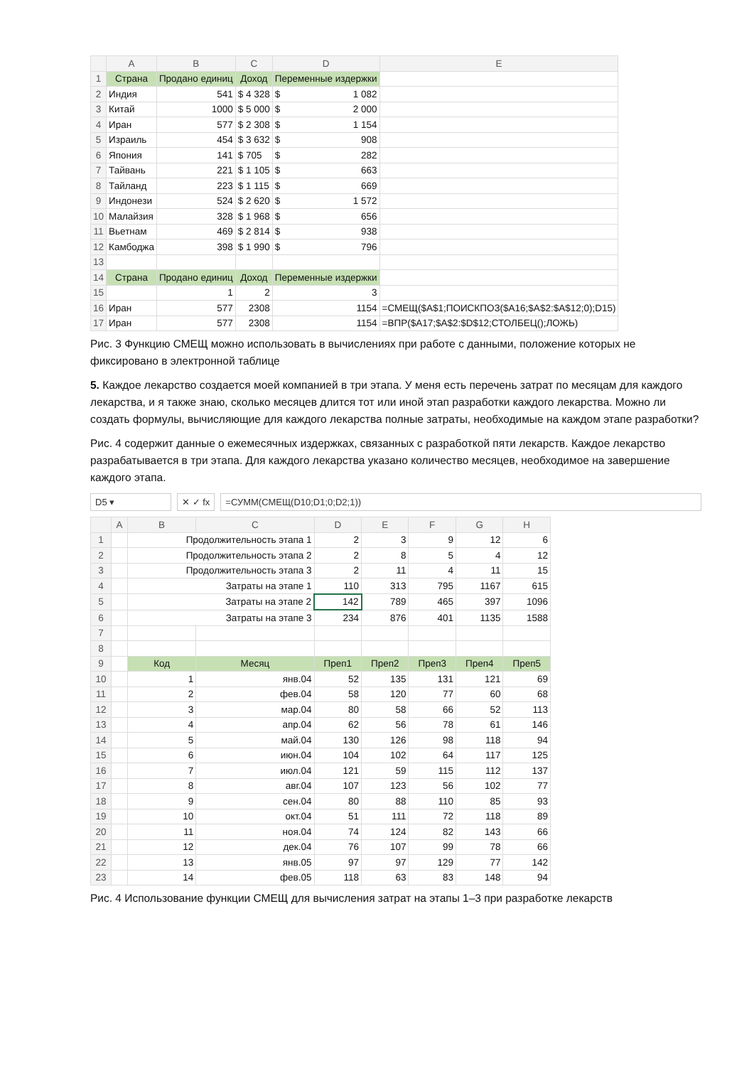| | A | B | C | D | E |
| --- | --- | --- | --- | --- | --- |
| 1 | Страна | Продано единиц | Доход | Переменные издержки | |
| 2 | Индия | 541 | $ 4 328 | $ 1 082 | |
| 3 | Китай | 1000 | $ 5 000 | $ 2 000 | |
| 4 | Иран | 577 | $ 2 308 | $ 1 154 | |
| 5 | Израиль | 454 | $ 3 632 | $ 908 | |
| 6 | Япония | 141 | $ 705 | $ 282 | |
| 7 | Тайвань | 221 | $ 1 105 | $ 663 | |
| 8 | Тайланд | 223 | $ 1 115 | $ 669 | |
| 9 | Индонези | 524 | $ 2 620 | $ 1 572 | |
| 10 | Малайзия | 328 | $ 1 968 | $ 656 | |
| 11 | Вьетнам | 469 | $ 2 814 | $ 938 | |
| 12 | Камбоджа | 398 | $ 1 990 | $ 796 | |
| 13 | | | | | |
| 14 | Страна | Продано единиц | Доход | Переменные издержки | |
| 15 | | 1 | 2 | 3 | |
| 16 | Иран | 577 | 2308 | 1154 | =СМЕЩ($A$1;ПОИСКПОЗ($A16;$A$2:$A$12;0);D15) |
| 17 | Иран | 577 | 2308 | 1154 | =ВПР($A17;$A$2:$D$12;СТОЛБЕЦ();ЛОЖЬ) |
Рис. 3 Функцию СМЕЩ можно использовать в вычислениях при работе с данными, положение которых не фиксировано в электронной таблице
5. Каждое лекарство создается моей компанией в три этапа. У меня есть перечень затрат по месяцам для каждого лекарства, и я также знаю, сколько месяцев длится тот или иной этап разработки каждого лекарства. Можно ли создать формулы, вычисляющие для каждого лекарства полные затраты, необходимые на каждом этапе разработки?
Рис. 4 содержит данные о ежемесячных издержках, связанных с разработкой пяти лекарств. Каждое лекарство разрабатывается в три этапа. Для каждого лекарства указано количество месяцев, необходимое на завершение каждого этапа.
D5 ▾ ✕ ✓ fx =СУММ(СМЕЩ(D10;D1;0;D2;1))
| | A | B | C | D | E | F | G | H |
| --- | --- | --- | --- | --- | --- | --- | --- | --- |
| 1 | | Продолжительность этапа 1 | | 2 | 3 | 9 | 12 | 6 |
| 2 | | Продолжительность этапа 2 | | 2 | 8 | 5 | 4 | 12 |
| 3 | | Продолжительность этапа 3 | | 2 | 11 | 4 | 11 | 15 |
| 4 | | Затраты на этапе 1 | | 110 | 313 | 795 | 1167 | 615 |
| 5 | | Затраты на этапе 2 | | 142 | 789 | 465 | 397 | 1096 |
| 6 | | Затраты на этапе 3 | | 234 | 876 | 401 | 1135 | 1588 |
| 7 | | | | | | | | |
| 8 | | | | | | | | |
| 9 | | Код | Месяц | Преп1 | Преп2 | Преп3 | Преп4 | Преп5 |
| 10 | | 1 | янв.04 | 52 | 135 | 131 | 121 | 69 |
| 11 | | 2 | фев.04 | 58 | 120 | 77 | 60 | 68 |
| 12 | | 3 | мар.04 | 80 | 58 | 66 | 52 | 113 |
| 13 | | 4 | апр.04 | 62 | 56 | 78 | 61 | 146 |
| 14 | | 5 | май.04 | 130 | 126 | 98 | 118 | 94 |
| 15 | | 6 | июн.04 | 104 | 102 | 64 | 117 | 125 |
| 16 | | 7 | июл.04 | 121 | 59 | 115 | 112 | 137 |
| 17 | | 8 | авг.04 | 107 | 123 | 56 | 102 | 77 |
| 18 | | 9 | сен.04 | 80 | 88 | 110 | 85 | 93 |
| 19 | | 10 | окт.04 | 51 | 111 | 72 | 118 | 89 |
| 20 | | 11 | ноя.04 | 74 | 124 | 82 | 143 | 66 |
| 21 | | 12 | дек.04 | 76 | 107 | 99 | 78 | 66 |
| 22 | | 13 | янв.05 | 97 | 97 | 129 | 77 | 142 |
| 23 | | 14 | фев.05 | 118 | 63 | 83 | 148 | 94 |
Рис. 4 Использование функции СМЕЩ для вычисления затрат на этапы 1–3 при разработке лекарств